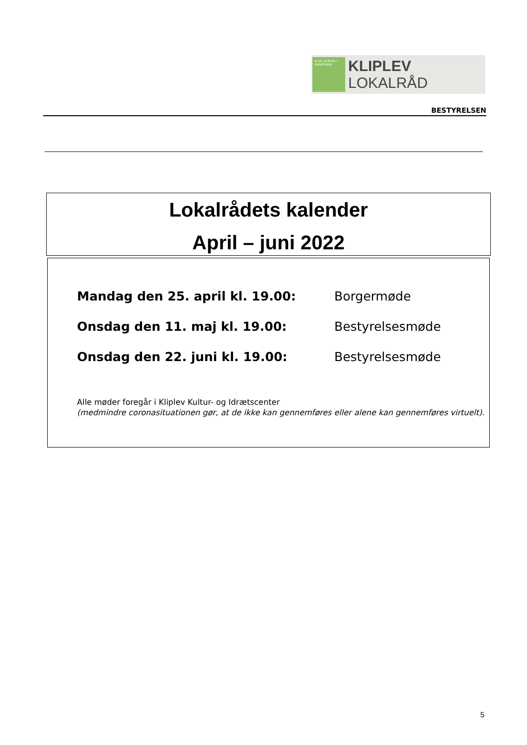VI VIL KLIPLEV I FREMTIDEN
KLIPLEV LOKALRÅD
BESTYRELSEN
Lokalrådets kalender
April – juni 2022
Mandag den 25. april kl. 19.00: Borgermøde
Onsdag den 11. maj kl. 19.00: Bestyrelsesmøde
Onsdag den 22. juni kl. 19.00: Bestyrelsesmøde
Alle møder foregår i Kliplev Kultur- og Idrætscenter
(medmindre coronasituationen gør, at de ikke kan gennemføres eller alene kan gennemføres virtuelt).
5